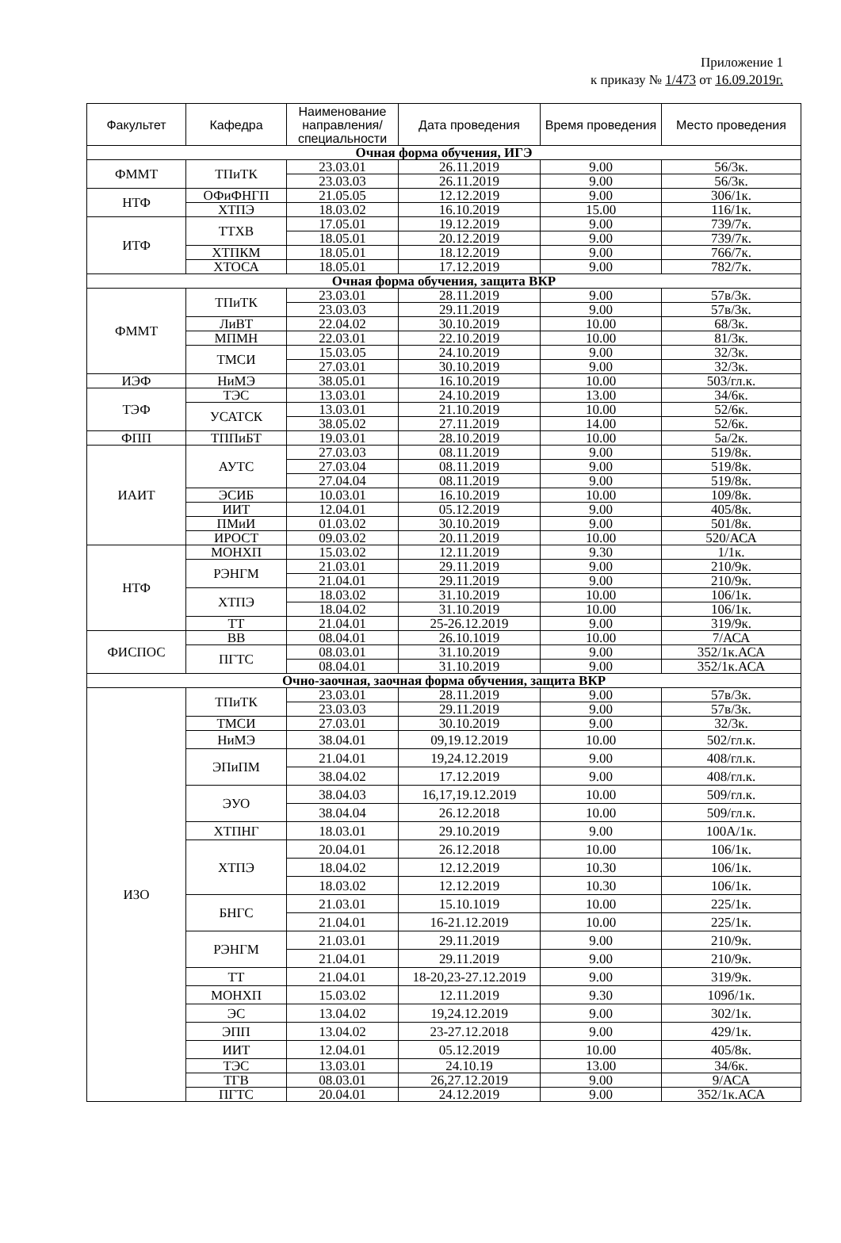Приложение 1
к приказу № 1/473 от 16.09.2019г.
| Факультет | Кафедра | Наименование направления/ специальности | Дата проведения | Время проведения | Место проведения |
| --- | --- | --- | --- | --- | --- |
| Очная форма обучения, ИГЭ | | | | | |
| ФММТ | ТПиТК | 23.03.01 | 26.11.2019 | 9.00 | 56/3к. |
| | | 23.03.03 | 26.11.2019 | 9.00 | 56/3к. |
| НТФ | ОФиФНГП | 21.05.05 | 12.12.2019 | 9.00 | 306/1к. |
| | ХТПЭ | 18.03.02 | 16.10.2019 | 15.00 | 116/1к. |
| ИТФ | ТТХВ | 17.05.01 | 19.12.2019 | 9.00 | 739/7к. |
| | | 18.05.01 | 20.12.2019 | 9.00 | 739/7к. |
| | ХТПКМ | 18.05.01 | 18.12.2019 | 9.00 | 766/7к. |
| | ХТОСА | 18.05.01 | 17.12.2019 | 9.00 | 782/7к. |
| Очная форма обучения, защита ВКР | | | | | |
| ФММТ | ТПиТК | 23.03.01 | 28.11.2019 | 9.00 | 57в/3к. |
| | | 23.03.03 | 29.11.2019 | 9.00 | 57в/3к. |
| | ЛиВТ | 22.04.02 | 30.10.2019 | 10.00 | 68/3к. |
| | МПМН | 22.03.01 | 22.10.2019 | 10.00 | 81/3к. |
| | ТМСИ | 15.03.05 | 24.10.2019 | 9.00 | 32/3к. |
| | | 27.03.01 | 30.10.2019 | 9.00 | 32/3к. |
| ИЭФ | НиМЭ | 38.05.01 | 16.10.2019 | 10.00 | 503/гл.к. |
| ТЭФ | ТЭС | 13.03.01 | 24.10.2019 | 13.00 | 34/6к. |
| | УСАТСК | 13.03.01 | 21.10.2019 | 10.00 | 52/6к. |
| | | 38.05.02 | 27.11.2019 | 14.00 | 52/6к. |
| ФПП | ТППиБТ | 19.03.01 | 28.10.2019 | 10.00 | 5а/2к. |
| ИАИТ | АУТС | 27.03.03 | 08.11.2019 | 9.00 | 519/8к. |
| | | 27.03.04 | 08.11.2019 | 9.00 | 519/8к. |
| | | 27.04.04 | 08.11.2019 | 9.00 | 519/8к. |
| | ЭСИБ | 10.03.01 | 16.10.2019 | 10.00 | 109/8к. |
| | ИИТ | 12.04.01 | 05.12.2019 | 9.00 | 405/8к. |
| | ПМиИ | 01.03.02 | 30.10.2019 | 9.00 | 501/8к. |
| | ИРОСТ | 09.03.02 | 20.11.2019 | 10.00 | 520/АСА |
| НТФ | МОНХП | 15.03.02 | 12.11.2019 | 9.30 | 1/1к. |
| | РЭНГМ | 21.03.01 | 29.11.2019 | 9.00 | 210/9к. |
| | | 21.04.01 | 29.11.2019 | 9.00 | 210/9к. |
| | ХТПЭ | 18.03.02 | 31.10.2019 | 10.00 | 106/1к. |
| | | 18.04.02 | 31.10.2019 | 10.00 | 106/1к. |
| | ТТ | 21.04.01 | 25-26.12.2019 | 9.00 | 319/9к. |
| ФИСПОС | ВВ | 08.04.01 | 26.10.1019 | 10.00 | 7/АСА |
| | ПГТС | 08.03.01 | 31.10.2019 | 9.00 | 352/1к.АСА |
| | | 08.04.01 | 31.10.2019 | 9.00 | 352/1к.АСА |
| Очно-заочная, заочная форма обучения, защита ВКР | | | | | |
| ИЗО | ТПиТК | 23.03.01 | 28.11.2019 | 9.00 | 57в/3к. |
| | | 23.03.03 | 29.11.2019 | 9.00 | 57в/3к. |
| | ТМСИ | 27.03.01 | 30.10.2019 | 9.00 | 32/3к. |
| | НиМЭ | 38.04.01 | 09,19.12.2019 | 10.00 | 502/гл.к. |
| | ЭПиПМ | 21.04.01 | 19,24.12.2019 | 9.00 | 408/гл.к. |
| | | 38.04.02 | 17.12.2019 | 9.00 | 408/гл.к. |
| | ЭУО | 38.04.03 | 16,17,19.12.2019 | 10.00 | 509/гл.к. |
| | | 38.04.04 | 26.12.2018 | 10.00 | 509/гл.к. |
| | ХТПНГ | 18.03.01 | 29.10.2019 | 9.00 | 100А/1к. |
| | ХТПЭ | 20.04.01 | 26.12.2018 | 10.00 | 106/1к. |
| | | 18.04.02 | 12.12.2019 | 10.30 | 106/1к. |
| | | 18.03.02 | 12.12.2019 | 10.30 | 106/1к. |
| | БНГС | 21.03.01 | 15.10.1019 | 10.00 | 225/1к. |
| | | 21.04.01 | 16-21.12.2019 | 10.00 | 225/1к. |
| | РЭНГМ | 21.03.01 | 29.11.2019 | 9.00 | 210/9к. |
| | | 21.04.01 | 29.11.2019 | 9.00 | 210/9к. |
| | ТТ | 21.04.01 | 18-20,23-27.12.2019 | 9.00 | 319/9к. |
| | МОНХП | 15.03.02 | 12.11.2019 | 9.30 | 109б/1к. |
| | ЭС | 13.04.02 | 19,24.12.2019 | 9.00 | 302/1к. |
| | ЭПП | 13.04.02 | 23-27.12.2018 | 9.00 | 429/1к. |
| | ИИТ | 12.04.01 | 05.12.2019 | 10.00 | 405/8к. |
| | ТЭС | 13.03.01 | 24.10.19 | 13.00 | 34/6к. |
| | ТГВ | 08.03.01 | 26,27.12.2019 | 9.00 | 9/АСА |
| | ПГТС | 20.04.01 | 24.12.2019 | 9.00 | 352/1к.АСА |